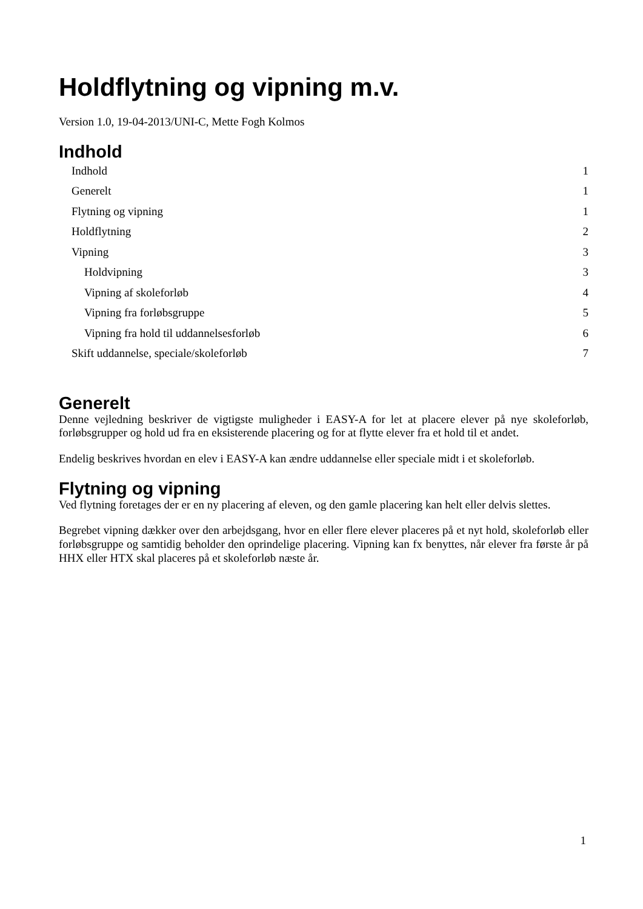Holdflytning og vipning m.v.
Version 1.0, 19-04-2013/UNI-C, Mette Fogh Kolmos
Indhold
Indhold 1
Generelt 1
Flytning og vipning 1
Holdflytning 2
Vipning 3
Holdvipning 3
Vipning af skoleforløb 4
Vipning fra forløbsgruppe 5
Vipning fra hold til uddannelsesforløb 6
Skift uddannelse, speciale/skoleforløb 7
Generelt
Denne vejledning beskriver de vigtigste muligheder i EASY-A for let at placere elever på nye skoleforløb, forløbsgrupper og hold ud fra en eksisterende placering og for at flytte elever fra et hold til et andet.
Endelig beskrives hvordan en elev i EASY-A kan ændre uddannelse eller speciale midt i et skoleforløb.
Flytning og vipning
Ved flytning foretages der er en ny placering af eleven, og den gamle placering kan helt eller delvis slettes.
Begrebet vipning dækker over den arbejdsgang, hvor en eller flere elever placeres på et nyt hold, skoleforløb eller forløbsgruppe og samtidig beholder den oprindelige placering. Vipning kan fx benyttes, når elever fra første år på HHX eller HTX skal placeres på et skoleforløb næste år.
1